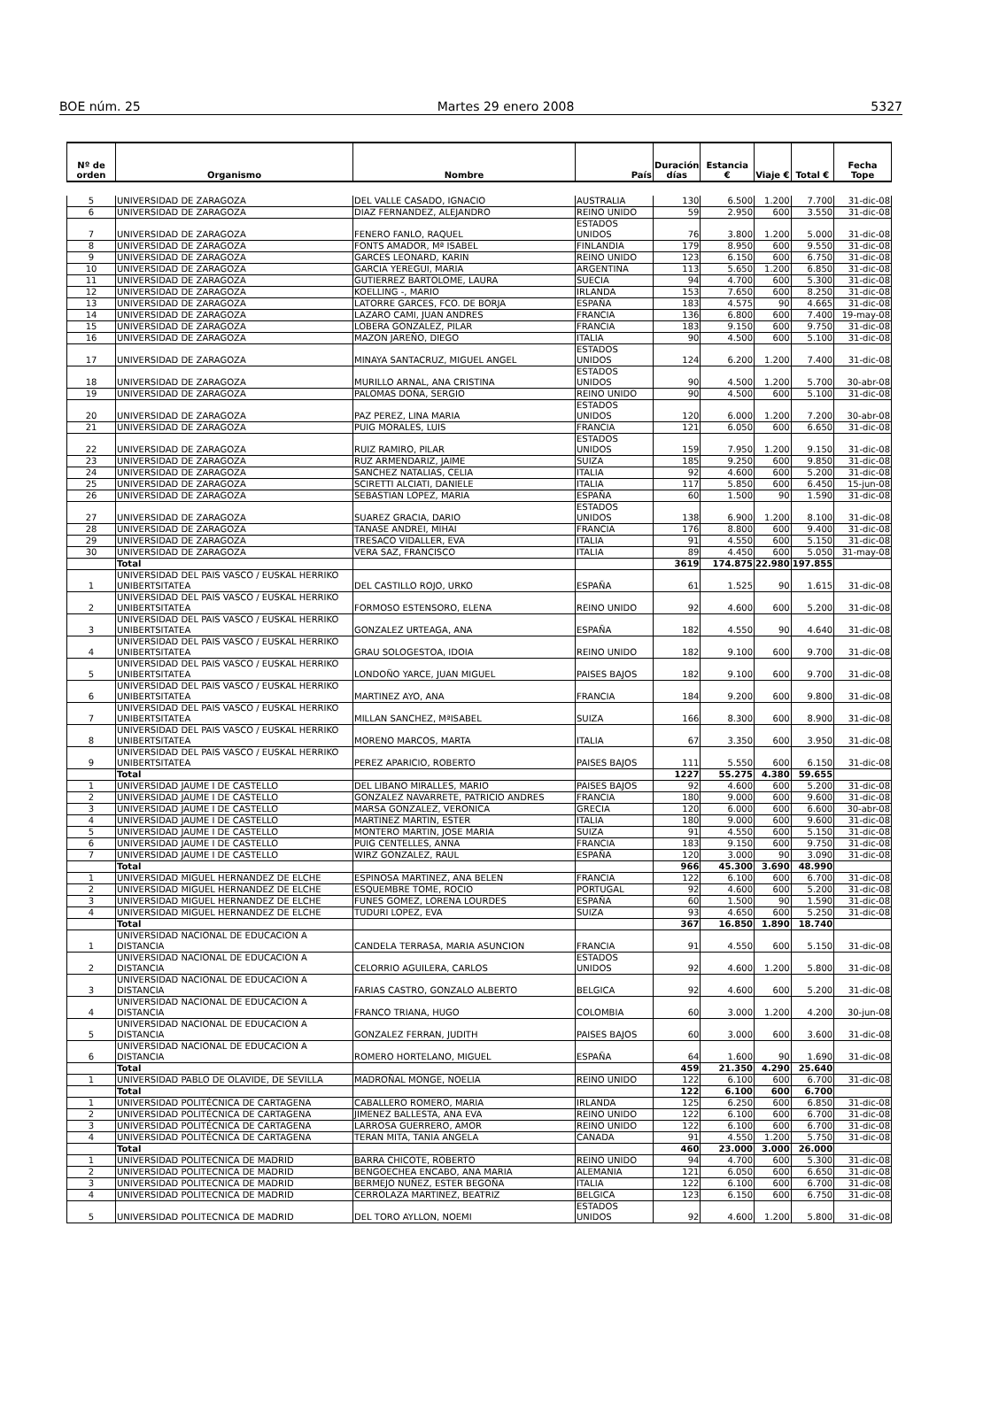BOE núm. 25 Martes 29 enero 2008 5327
| Nº de orden | Organismo | Nombre | País | Duración días | Estancia € | Viaje € | Total € | Fecha Tope |
| --- | --- | --- | --- | --- | --- | --- | --- | --- |
| 5 | UNIVERSIDAD DE ZARAGOZA | DEL VALLE CASADO, IGNACIO | AUSTRALIA | 130 | 6.500 | 1.200 | 7.700 | 31-dic-08 |
| 6 | UNIVERSIDAD DE ZARAGOZA | DIAZ FERNANDEZ, ALEJANDRO | REINO UNIDO | 59 | 2.950 | 600 | 3.550 | 31-dic-08 |
| 7 | UNIVERSIDAD DE ZARAGOZA | FENERO FANLO, RAQUEL | ESTADOS UNIDOS | 76 | 3.800 | 1.200 | 5.000 | 31-dic-08 |
| 8 | UNIVERSIDAD DE ZARAGOZA | FONTS AMADOR, Mª ISABEL | FINLANDIA | 179 | 8.950 | 600 | 9.550 | 31-dic-08 |
| 9 | UNIVERSIDAD DE ZARAGOZA | GARCES LEONARD, KARIN | REINO UNIDO | 123 | 6.150 | 600 | 6.750 | 31-dic-08 |
| 10 | UNIVERSIDAD DE ZARAGOZA | GARCIA YEREGUI, MARIA | ARGENTINA | 113 | 5.650 | 1.200 | 6.850 | 31-dic-08 |
| 11 | UNIVERSIDAD DE ZARAGOZA | GUTIERREZ BARTOLOME, LAURA | SUECIA | 94 | 4.700 | 600 | 5.300 | 31-dic-08 |
| 12 | UNIVERSIDAD DE ZARAGOZA | KOELLING -, MARIO | IRLANDA | 153 | 7.650 | 600 | 8.250 | 31-dic-08 |
| 13 | UNIVERSIDAD DE ZARAGOZA | LATORRE GARCES, FCO. DE BORJA | ESPAÑA | 183 | 4.575 | 90 | 4.665 | 31-dic-08 |
| 14 | UNIVERSIDAD DE ZARAGOZA | LAZARO CAMI, JUAN ANDRES | FRANCIA | 136 | 6.800 | 600 | 7.400 | 19-may-08 |
| 15 | UNIVERSIDAD DE ZARAGOZA | LOBERA GONZALEZ, PILAR | FRANCIA | 183 | 9.150 | 600 | 9.750 | 31-dic-08 |
| 16 | UNIVERSIDAD DE ZARAGOZA | MAZON JAREÑO, DIEGO | ITALIA | 90 | 4.500 | 600 | 5.100 | 31-dic-08 |
| 17 | UNIVERSIDAD DE ZARAGOZA | MINAYA SANTACRUZ, MIGUEL ANGEL | ESTADOS UNIDOS | 124 | 6.200 | 1.200 | 7.400 | 31-dic-08 |
| 18 | UNIVERSIDAD DE ZARAGOZA | MURILLO ARNAL, ANA CRISTINA | ESTADOS UNIDOS | 90 | 4.500 | 1.200 | 5.700 | 30-abr-08 |
| 19 | UNIVERSIDAD DE ZARAGOZA | PALOMAS DOÑA, SERGIO | REINO UNIDO | 90 | 4.500 | 600 | 5.100 | 31-dic-08 |
| 20 | UNIVERSIDAD DE ZARAGOZA | PAZ PEREZ, LINA MARIA | ESTADOS UNIDOS | 120 | 6.000 | 1.200 | 7.200 | 30-abr-08 |
| 21 | UNIVERSIDAD DE ZARAGOZA | PUIG MORALES, LUIS | FRANCIA | 121 | 6.050 | 600 | 6.650 | 31-dic-08 |
| 22 | UNIVERSIDAD DE ZARAGOZA | RUIZ RAMIRO, PILAR | ESTADOS UNIDOS | 159 | 7.950 | 1.200 | 9.150 | 31-dic-08 |
| 23 | UNIVERSIDAD DE ZARAGOZA | RUZ ARMENDARIZ, JAIME | SUIZA | 185 | 9.250 | 600 | 9.850 | 31-dic-08 |
| 24 | UNIVERSIDAD DE ZARAGOZA | SANCHEZ NATALIAS, CELIA | ITALIA | 92 | 4.600 | 600 | 5.200 | 31-dic-08 |
| 25 | UNIVERSIDAD DE ZARAGOZA | SCIRETTI ALCIATI, DANIELE | ITALIA | 117 | 5.850 | 600 | 6.450 | 15-jun-08 |
| 26 | UNIVERSIDAD DE ZARAGOZA | SEBASTIAN LOPEZ, MARIA | ESPAÑA | 60 | 1.500 | 90 | 1.590 | 31-dic-08 |
| 27 | UNIVERSIDAD DE ZARAGOZA | SUAREZ GRACIA, DARIO | ESTADOS UNIDOS | 138 | 6.900 | 1.200 | 8.100 | 31-dic-08 |
| 28 | UNIVERSIDAD DE ZARAGOZA | TANASE ANDREI, MIHAI | FRANCIA | 176 | 8.800 | 600 | 9.400 | 31-dic-08 |
| 29 | UNIVERSIDAD DE ZARAGOZA | TRESACO VIDALLER, EVA | ITALIA | 91 | 4.550 | 600 | 5.150 | 31-dic-08 |
| 30 | UNIVERSIDAD DE ZARAGOZA | VERA SAZ, FRANCISCO | ITALIA | 89 | 4.450 | 600 | 5.050 | 31-may-08 |
| | Total | | | 3619 | 174.875 | 22.980 | 197.855 | |
| 1 | UNIVERSIDAD DEL PAIS VASCO / EUSKAL HERRIKO UNIBERTSITATEA | DEL CASTILLO ROJO, URKO | ESPAÑA | 61 | 1.525 | 90 | 1.615 | 31-dic-08 |
| 2 | UNIVERSIDAD DEL PAIS VASCO / EUSKAL HERRIKO UNIBERTSITATEA | FORMOSO ESTENSORO, ELENA | REINO UNIDO | 92 | 4.600 | 600 | 5.200 | 31-dic-08 |
| 3 | UNIVERSIDAD DEL PAIS VASCO / EUSKAL HERRIKO UNIBERTSITATEA | GONZALEZ URTEAGA, ANA | ESPAÑA | 182 | 4.550 | 90 | 4.640 | 31-dic-08 |
| 4 | UNIVERSIDAD DEL PAIS VASCO / EUSKAL HERRIKO UNIBERTSITATEA | GRAU SOLOGESTOA, IDOIA | REINO UNIDO | 182 | 9.100 | 600 | 9.700 | 31-dic-08 |
| 5 | UNIVERSIDAD DEL PAIS VASCO / EUSKAL HERRIKO UNIBERTSITATEA | LONDOÑO YARCE, JUAN MIGUEL | PAISES BAJOS | 182 | 9.100 | 600 | 9.700 | 31-dic-08 |
| 6 | UNIVERSIDAD DEL PAIS VASCO / EUSKAL HERRIKO UNIBERTSITATEA | MARTINEZ AYO, ANA | FRANCIA | 184 | 9.200 | 600 | 9.800 | 31-dic-08 |
| 7 | UNIVERSIDAD DEL PAIS VASCO / EUSKAL HERRIKO UNIBERTSITATEA | MILLAN SANCHEZ, MªISABEL | SUIZA | 166 | 8.300 | 600 | 8.900 | 31-dic-08 |
| 8 | UNIVERSIDAD DEL PAIS VASCO / EUSKAL HERRIKO UNIBERTSITATEA | MORENO MARCOS, MARTA | ITALIA | 67 | 3.350 | 600 | 3.950 | 31-dic-08 |
| 9 | UNIVERSIDAD DEL PAIS VASCO / EUSKAL HERRIKO UNIBERTSITATEA | PEREZ APARICIO, ROBERTO | PAISES BAJOS | 111 | 5.550 | 600 | 6.150 | 31-dic-08 |
| | Total | | | 1227 | 55.275 | 4.380 | 59.655 | |
| 1 | UNIVERSIDAD JAUME I DE CASTELLO | DEL LIBANO MIRALLES, MARIO | PAISES BAJOS | 92 | 4.600 | 600 | 5.200 | 31-dic-08 |
| 2 | UNIVERSIDAD JAUME I DE CASTELLO | GONZALEZ NAVARRETE, PATRICIO ANDRES | FRANCIA | 180 | 9.000 | 600 | 9.600 | 31-dic-08 |
| 3 | UNIVERSIDAD JAUME I DE CASTELLO | MARSA GONZALEZ, VERONICA | GRECIA | 120 | 6.000 | 600 | 6.600 | 30-abr-08 |
| 4 | UNIVERSIDAD JAUME I DE CASTELLO | MARTINEZ MARTIN, ESTER | ITALIA | 180 | 9.000 | 600 | 9.600 | 31-dic-08 |
| 5 | UNIVERSIDAD JAUME I DE CASTELLO | MONTERO MARTIN, JOSE MARIA | SUIZA | 91 | 4.550 | 600 | 5.150 | 31-dic-08 |
| 6 | UNIVERSIDAD JAUME I DE CASTELLO | PUIG CENTELLES, ANNA | FRANCIA | 183 | 9.150 | 600 | 9.750 | 31-dic-08 |
| 7 | UNIVERSIDAD JAUME I DE CASTELLO | WIRZ GONZALEZ, RAUL | ESPAÑA | 120 | 3.000 | 90 | 3.090 | 31-dic-08 |
| | Total | | | 966 | 45.300 | 3.690 | 48.990 | |
| 1 | UNIVERSIDAD MIGUEL HERNANDEZ DE ELCHE | ESPINOSA MARTINEZ, ANA BELEN | FRANCIA | 122 | 6.100 | 600 | 6.700 | 31-dic-08 |
| 2 | UNIVERSIDAD MIGUEL HERNANDEZ DE ELCHE | ESQUEMBRE TOME, ROCIO | PORTUGAL | 92 | 4.600 | 600 | 5.200 | 31-dic-08 |
| 3 | UNIVERSIDAD MIGUEL HERNANDEZ DE ELCHE | FUNES GOMEZ, LORENA LOURDES | ESPAÑA | 60 | 1.500 | 90 | 1.590 | 31-dic-08 |
| 4 | UNIVERSIDAD MIGUEL HERNANDEZ DE ELCHE | TUDURI LOPEZ, EVA | SUIZA | 93 | 4.650 | 600 | 5.250 | 31-dic-08 |
| | Total | | | 367 | 16.850 | 1.890 | 18.740 | |
| 1 | UNIVERSIDAD NACIONAL DE EDUCACION A DISTANCIA | CANDELA TERRASA, MARIA ASUNCION | FRANCIA | 91 | 4.550 | 600 | 5.150 | 31-dic-08 |
| 2 | UNIVERSIDAD NACIONAL DE EDUCACION A DISTANCIA | CELORRIO AGUILERA, CARLOS | ESTADOS UNIDOS | 92 | 4.600 | 1.200 | 5.800 | 31-dic-08 |
| 3 | UNIVERSIDAD NACIONAL DE EDUCACION A DISTANCIA | FARIAS CASTRO, GONZALO ALBERTO | BELGICA | 92 | 4.600 | 600 | 5.200 | 31-dic-08 |
| 4 | UNIVERSIDAD NACIONAL DE EDUCACION A DISTANCIA | FRANCO TRIANA, HUGO | COLOMBIA | 60 | 3.000 | 1.200 | 4.200 | 30-jun-08 |
| 5 | UNIVERSIDAD NACIONAL DE EDUCACION A DISTANCIA | GONZALEZ FERRAN, JUDITH | PAISES BAJOS | 60 | 3.000 | 600 | 3.600 | 31-dic-08 |
| 6 | UNIVERSIDAD NACIONAL DE EDUCACION A DISTANCIA | ROMERO HORTELANO, MIGUEL | ESPAÑA | 64 | 1.600 | 90 | 1.690 | 31-dic-08 |
| | Total | | | 459 | 21.350 | 4.290 | 25.640 | |
| 1 | UNIVERSIDAD PABLO DE OLAVIDE, DE SEVILLA | MADROÑAL MONGE, NOELIA | REINO UNIDO | 122 | 6.100 | 600 | 6.700 | 31-dic-08 |
| | Total | | | 122 | 6.100 | 600 | 6.700 | |
| 1 | UNIVERSIDAD POLITÉCNICA DE CARTAGENA | CABALLERO ROMERO, MARIA | IRLANDA | 125 | 6.250 | 600 | 6.850 | 31-dic-08 |
| 2 | UNIVERSIDAD POLITÉCNICA DE CARTAGENA | JIMENEZ BALLESTA, ANA EVA | REINO UNIDO | 122 | 6.100 | 600 | 6.700 | 31-dic-08 |
| 3 | UNIVERSIDAD POLITÉCNICA DE CARTAGENA | LARROSA GUERRERO, AMOR | REINO UNIDO | 122 | 6.100 | 600 | 6.700 | 31-dic-08 |
| 4 | UNIVERSIDAD POLITÉCNICA DE CARTAGENA | TERAN MITA, TANIA ANGELA | CANADA | 91 | 4.550 | 1.200 | 5.750 | 31-dic-08 |
| | Total | | | 460 | 23.000 | 3.000 | 26.000 | |
| 1 | UNIVERSIDAD POLITECNICA DE MADRID | BARRA CHICOTE, ROBERTO | REINO UNIDO | 94 | 4.700 | 600 | 5.300 | 31-dic-08 |
| 2 | UNIVERSIDAD POLITECNICA DE MADRID | BENGOECHEA ENCABO, ANA MARIA | ALEMANIA | 121 | 6.050 | 600 | 6.650 | 31-dic-08 |
| 3 | UNIVERSIDAD POLITECNICA DE MADRID | BERMEJO NUÑEZ, ESTER BEGOÑA | ITALIA | 122 | 6.100 | 600 | 6.700 | 31-dic-08 |
| 4 | UNIVERSIDAD POLITECNICA DE MADRID | CERROLAZA MARTINEZ, BEATRIZ | BELGICA | 123 | 6.150 | 600 | 6.750 | 31-dic-08 |
| 5 | UNIVERSIDAD POLITECNICA DE MADRID | DEL TORO AYLLON, NOEMI | ESTADOS UNIDOS | 92 | 4.600 | 1.200 | 5.800 | 31-dic-08 |